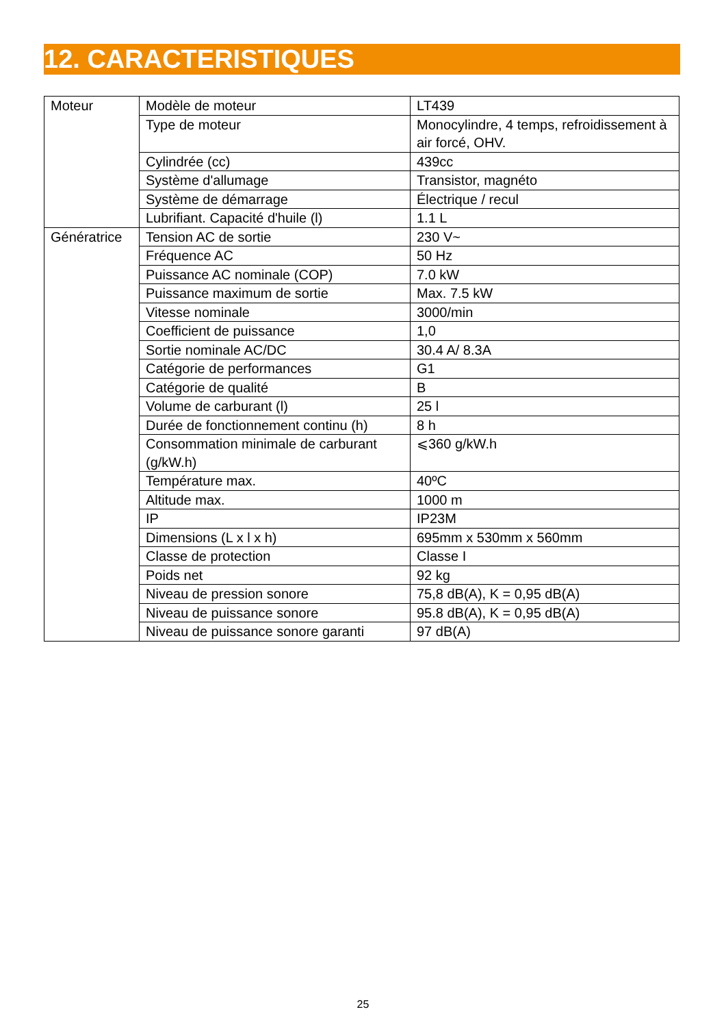12. CARACTERISTIQUES
| Moteur | Modèle de moteur | LT439 |
| | Type de moteur | Monocylindre, 4 temps, refroidissement à air forcé, OHV. |
| | Cylindrée (cc) | 439cc |
| | Système d'allumage | Transistor, magnéto |
| | Système de démarrage | Électrique / recul |
| | Lubrifiant. Capacité d'huile (l) | 1.1 L |
| Génératrice | Tension AC de sortie | 230 V~ |
| | Fréquence AC | 50 Hz |
| | Puissance AC nominale (COP) | 7.0 kW |
| | Puissance maximum de sortie | Max. 7.5 kW |
| | Vitesse nominale | 3000/min |
| | Coefficient de puissance | 1,0 |
| | Sortie nominale AC/DC | 30.4 A/ 8.3A |
| | Catégorie de performances | G1 |
| | Catégorie de qualité | B |
| | Volume de carburant (l) | 25 l |
| | Durée de fonctionnement continu (h) | 8 h |
| | Consommation minimale de carburant (g/kW.h) | ⩽360 g/kW.h |
| | Température max. | 40ºC |
| | Altitude max. | 1000 m |
| | IP | IP23M |
| | Dimensions (L x l x h) | 695mm x 530mm x 560mm |
| | Classe de protection | Classe I |
| | Poids net | 92 kg |
| | Niveau de pression sonore | 75,8 dB(A), K = 0,95 dB(A) |
| | Niveau de puissance sonore | 95.8 dB(A), K = 0,95 dB(A) |
| | Niveau de puissance sonore garanti | 97 dB(A) |
25